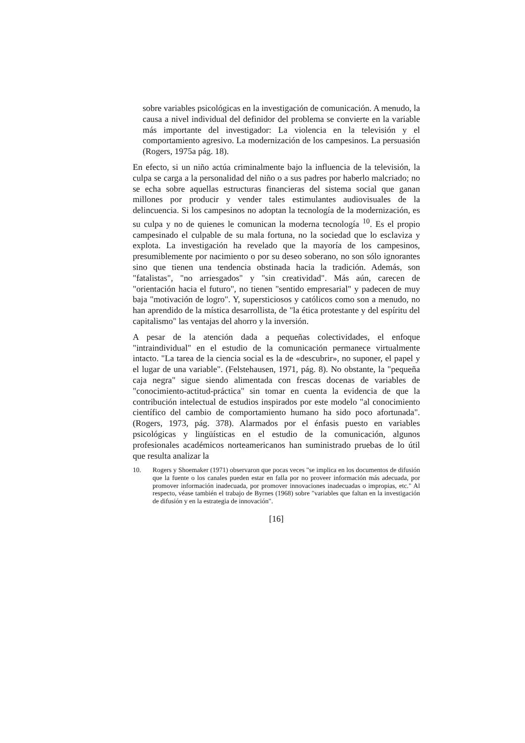sobre variables psicológicas en la investigación de comunicación. A menudo, la causa a nivel individual del definidor del problema se convierte en la variable más importante del investigador: La violencia en la televisión y el comportamiento agresivo. La modernización de los campesinos. La persuasión (Rogers, 1975a pág. 18).
En efecto, si un niño actúa criminalmente bajo la influencia de la televisión, la culpa se carga a la personalidad del niño o a sus padres por haberlo malcriado; no se echa sobre aquellas estructuras financieras del sistema social que ganan millones por producir y vender tales estimulantes audiovisuales de la delincuencia. Si los campesinos no adoptan la tecnología de la modernización, es su culpa y no de quienes le comunican la moderna tecnología <sup>10</sup>. Es el propio campesinado el culpable de su mala fortuna, no la sociedad que lo esclaviza y explota. La investigación ha revelado que la mayoría de los campesinos, presumiblemente por nacimiento o por su deseo soberano, no son sólo ignorantes sino que tienen una tendencia obstinada hacia la tradición. Además, son "fatalistas", "no arriesgados" y "sin creatividad". Más aún, carecen de "orientación hacia el futuro", no tienen "sentido empresarial" y padecen de muy baja "motivación de logro". Y, supersticiosos y católicos como son a menudo, no han aprendido de la mística desarrollista, de "la ética protestante y del espíritu del capitalismo" las ventajas del ahorro y la inversión.
A pesar de la atención dada a pequeñas colectividades, el enfoque "intraindividual" en el estudio de la comunicación permanece virtualmente intacto. "La tarea de la ciencia social es la de «descubrir», no suponer, el papel y el lugar de una variable". (Felstehausen, 1971, pág. 8). No obstante, la "pequeña caja negra" sigue siendo alimentada con frescas docenas de variables de "conocimiento-actitud-práctica" sin tomar en cuenta la evidencia de que la contribución intelectual de estudios inspirados por este modelo "al conocimiento científico del cambio de comportamiento humano ha sido poco afortunada". (Rogers, 1973, pág. 378). Alarmados por el énfasis puesto en variables psicológicas y lingüísticas en el estudio de la comunicación, algunos profesionales académicos norteamericanos han suministrado pruebas de lo útil que resulta analizar la
10. Rogers y Shoemaker (1971) observaron que pocas veces "se implica en los documentos de difusión que la fuente o los canales pueden estar en falla por no proveer información más adecuada, por promover información inadecuada, por promover innovaciones inadecuadas o impropias, etc." Al respecto, véase también el trabajo de Byrnes (1968) sobre "variables que faltan en la investigación de difusión y en la estrategia de innovación".
[16]